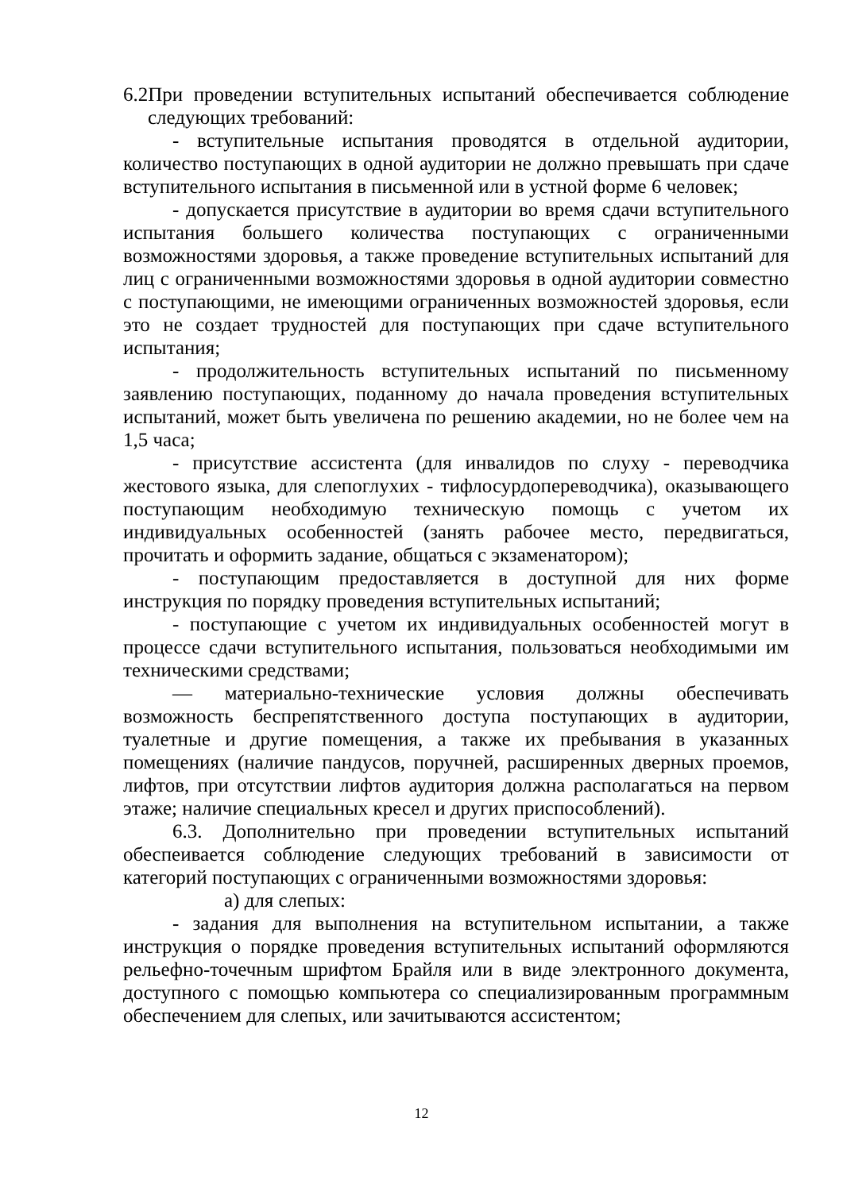6.2При проведении вступительных испытаний обеспечивается соблюдение следующих требований:
- вступительные испытания проводятся в отдельной аудитории, количество поступающих в одной аудитории не должно превышать при сдаче вступительного испытания в письменной или в устной форме 6 человек;
- допускается присутствие в аудитории во время сдачи вступительного испытания большего количества поступающих с ограниченными возможностями здоровья, а также проведение вступительных испытаний для лиц с ограниченными возможностями здоровья в одной аудитории совместно с поступающими, не имеющими ограниченных возможностей здоровья, если это не создает трудностей для поступающих при сдаче вступительного испытания;
- продолжительность вступительных испытаний по письменному заявлению поступающих, поданному до начала проведения вступительных испытаний, может быть увеличена по решению академии, но не более чем на 1,5 часа;
- присутствие ассистента (для инвалидов по слуху - переводчика жестового языка, для слепоглухих - тифлосурдопереводчика), оказывающего поступающим необходимую техническую помощь с учетом их индивидуальных особенностей (занять рабочее место, передвигаться, прочитать и оформить задание, общаться с экзаменатором);
- поступающим предоставляется в доступной для них форме инструкция по порядку проведения вступительных испытаний;
- поступающие с учетом их индивидуальных особенностей могут в процессе сдачи вступительного испытания, пользоваться необходимыми им техническими средствами;
— материально-технические условия должны обеспечивать возможность беспрепятственного доступа поступающих в аудитории, туалетные и другие помещения, а также их пребывания в указанных помещениях (наличие пандусов, поручней, расширенных дверных проемов, лифтов, при отсутствии лифтов аудитория должна располагаться на первом этаже; наличие специальных кресел и других приспособлений).
6.3. Дополнительно при проведении вступительных испытаний обеспеивается соблюдение следующих требований в зависимости от категорий поступающих с ограниченными возможностями здоровья:
а) для слепых:
- задания для выполнения на вступительном испытании, а также инструкция о порядке проведения вступительных испытаний оформляются рельефно-точечным шрифтом Брайля или в виде электронного документа, доступного с помощью компьютера со специализированным программным обеспечением для слепых, или зачитываются ассистентом;
12